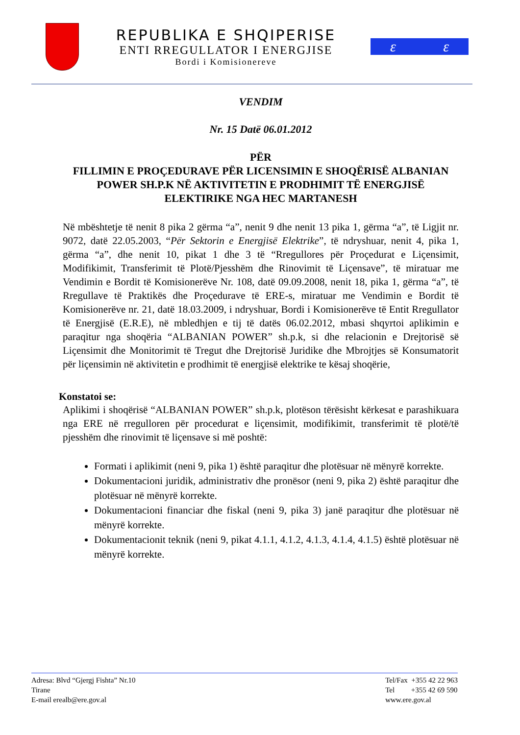REPUBLIKA E SHQIPERISE
ENTI RREGULLATOR I ENERGJISE
Bordi i Komisionereve
ε ε
VENDIM
Nr. 15 Datë 06.01.2012
PËR
FILLIMIN E PROÇEDURAVE PËR LICENSIMIN E SHOQËRISË ALBANIAN POWER SH.P.K NË AKTIVITETIN E PRODHIMIT TË ENERGJISË ELEKTIRIKE NGA HEC MARTANESH
Në mbështetje të nenit 8 pika 2 gërma “a”, nenit 9 dhe nenit 13 pika 1, gërma “a”, të Ligjit nr. 9072, datë 22.05.2003, “Për Sektorin e Energjisë Elektrike”, të ndryshuar, nenit 4, pika 1, gërma “a”, dhe nenit 10, pikat 1 dhe 3 të “Rregullores për Proçedurat e Liçensimit, Modifikimit, Transferimit të Plotë/Pjesshëm dhe Rinovimit të Liçensave”, të miratuar me Vendimin e Bordit të Komisionerëve Nr. 108, datë 09.09.2008, nenit 18, pika 1, gërma “a”, të Rregullave të Praktikës dhe Proçedurave të ERE-s, miratuar me Vendimin e Bordit të Komisionerëve nr. 21, datë 18.03.2009, i ndryshuar, Bordi i Komisionerëve të Entit Rregullator të Energjisë (E.R.E), në mbledhjen e tij të datës 06.02.2012, mbasi shqyrtoi aplikimin e paraqitur nga shoqëria “ALBANIAN POWER” sh.p.k, si dhe relacionin e Drejtorisë së Liçensimit dhe Monitorimit të Tregut dhe Drejtorisë Juridike dhe Mbrojtjes së Konsumatorit për liçensimin në aktivitetin e prodhimit të energjisë elektrike te kësaj shoqërie,
Konstatoi se:
Aplikimi i shoqërisë “ALBANIAN POWER” sh.p.k, plotëson tërësisht kërkesat e parashikuara nga ERE në rregulloren për procedurat e liçensimit, modifikimit, transferimit të plotë/të pjesshëm dhe rinovimit të liçensave si më poshtë:
Formati i aplikimit (neni 9, pika 1) është paraqitur dhe plotësuar në mënyrë korrekte.
Dokumentacioni juridik, administrativ dhe pronësor (neni 9, pika 2) është paraqitur dhe plotësuar në mënyrë korrekte.
Dokumentacioni financiar dhe fiskal (neni 9, pika 3) janë paraqitur dhe plotësuar në mënyrë korrekte.
Dokumentacionit teknik (neni 9, pikat 4.1.1, 4.1.2, 4.1.3, 4.1.4, 4.1.5) është plotësuar në mënyrë korrekte.
Adresa: Blvd “Gjergj Fishta” Nr.10
Tirane
E-mail erealb@ere.gov.al
Tel/Fax +355 42 22 963
Tel +355 42 69 590
www.ere.gov.al